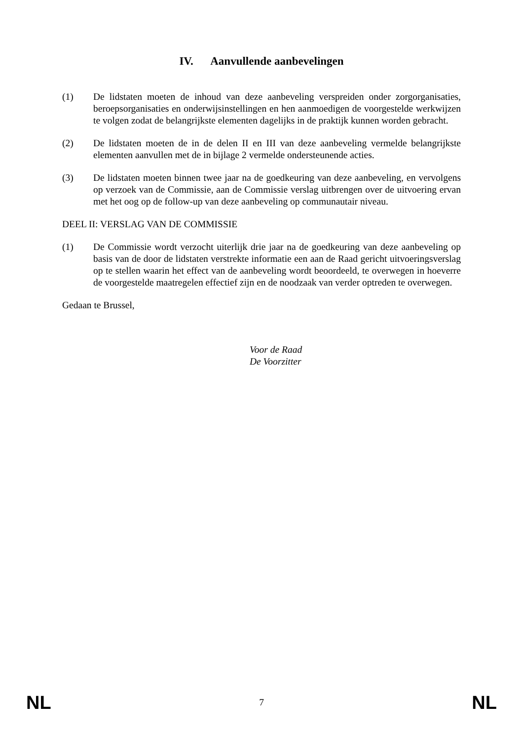IV. Aanvullende aanbevelingen
(1) De lidstaten moeten de inhoud van deze aanbeveling verspreiden onder zorgorganisaties, beroepsorganisaties en onderwijsinstellingen en hen aanmoedigen de voorgestelde werkwijzen te volgen zodat de belangrijkste elementen dagelijks in de praktijk kunnen worden gebracht.
(2) De lidstaten moeten de in de delen II en III van deze aanbeveling vermelde belangrijkste elementen aanvullen met de in bijlage 2 vermelde ondersteunende acties.
(3) De lidstaten moeten binnen twee jaar na de goedkeuring van deze aanbeveling, en vervolgens op verzoek van de Commissie, aan de Commissie verslag uitbrengen over de uitvoering ervan met het oog op de follow-up van deze aanbeveling op communautair niveau.
DEEL II: VERSLAG VAN DE COMMISSIE
(1) De Commissie wordt verzocht uiterlijk drie jaar na de goedkeuring van deze aanbeveling op basis van de door de lidstaten verstrekte informatie een aan de Raad gericht uitvoeringsverslag op te stellen waarin het effect van de aanbeveling wordt beoordeeld, te overwegen in hoeverre de voorgestelde maatregelen effectief zijn en de noodzaak van verder optreden te overwegen.
Gedaan te Brussel,
Voor de Raad
De Voorzitter
NL 7 NL